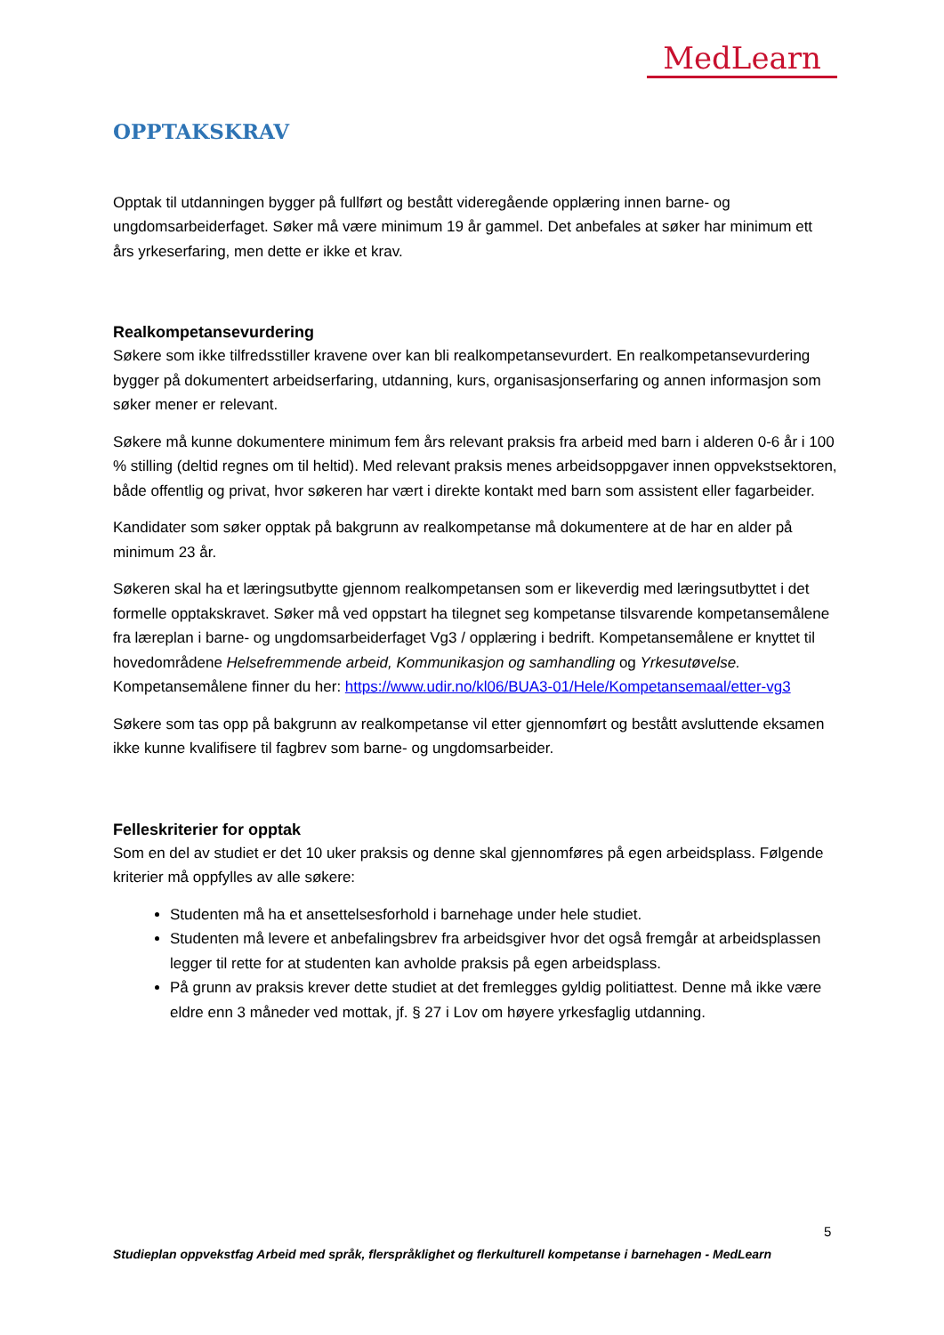MedLearn
OPPTAKSKRAV
Opptak til utdanningen bygger på fullført og bestått videregående opplæring innen barne- og ungdomsarbeiderfaget. Søker må være minimum 19 år gammel. Det anbefales at søker har minimum ett års yrkeserfaring, men dette er ikke et krav.
Realkompetansevurdering
Søkere som ikke tilfredsstiller kravene over kan bli realkompetansevurdert. En realkompetansevurdering bygger på dokumentert arbeidserfaring, utdanning, kurs, organisasjonserfaring og annen informasjon som søker mener er relevant.
Søkere må kunne dokumentere minimum fem års relevant praksis fra arbeid med barn i alderen 0-6 år i 100 % stilling (deltid regnes om til heltid). Med relevant praksis menes arbeidsoppgaver innen oppvekstsektoren, både offentlig og privat, hvor søkeren har vært i direkte kontakt med barn som assistent eller fagarbeider.
Kandidater som søker opptak på bakgrunn av realkompetanse må dokumentere at de har en alder på minimum 23 år.
Søkeren skal ha et læringsutbytte gjennom realkompetansen som er likeverdig med læringsutbyttet i det formelle opptakskravet. Søker må ved oppstart ha tilegnet seg kompetanse tilsvarende kompetansemålene fra læreplan i barne- og ungdomsarbeiderfaget Vg3 / opplæring i bedrift. Kompetansemålene er knyttet til hovedområdene Helsefremmende arbeid, Kommunikasjon og samhandling og Yrkesutøvelse. Kompetansemålene finner du her: https://www.udir.no/kl06/BUA3-01/Hele/Kompetansemaal/etter-vg3
Søkere som tas opp på bakgrunn av realkompetanse vil etter gjennomført og bestått avsluttende eksamen ikke kunne kvalifisere til fagbrev som barne- og ungdomsarbeider.
Felleskriterier for opptak
Som en del av studiet er det 10 uker praksis og denne skal gjennomføres på egen arbeidsplass. Følgende kriterier må oppfylles av alle søkere:
Studenten må ha et ansettelsesforhold i barnehage under hele studiet.
Studenten må levere et anbefalingsbrev fra arbeidsgiver hvor det også fremgår at arbeidsplassen legger til rette for at studenten kan avholde praksis på egen arbeidsplass.
På grunn av praksis krever dette studiet at det fremlegges gyldig politiattest. Denne må ikke være eldre enn 3 måneder ved mottak, jf. § 27 i Lov om høyere yrkesfaglig utdanning.
5
Studieplan oppvekstfag Arbeid med språk, flerspråklighet og flerkulturell kompetanse i barnehagen - MedLearn